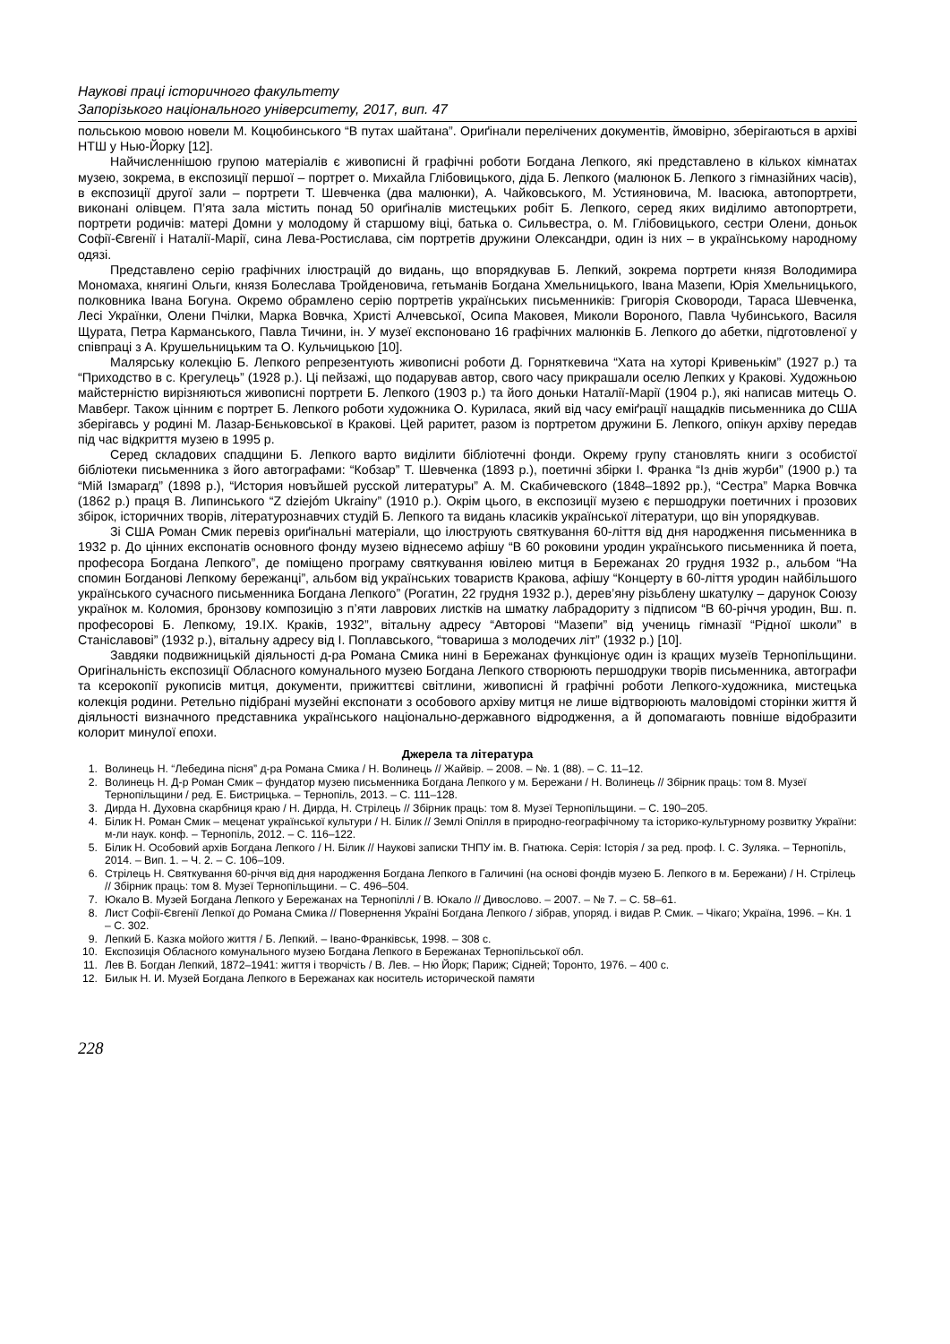Наукові праці історичного факультету
Запорізького національного університету, 2017, вип. 47
польською мовою новели М. Коцюбинського “В путах шайтана”. Ориґінали перелічених документів, ймовірно, зберігаються в архіві НТШ у Нью-Йорку [12].
Найчисленнішою групою матеріалів є живописні й графічні роботи Богдана Лепкого, які представлено в кількох кімнатах музею, зокрема, в експозиції першої – портрет о. Михайла Глібовицького, діда Б. Лепкого (малюнок Б. Лепкого з гімназійних часів), в експозиції другої зали – портрети Т. Шевченка (два малюнки), А. Чайковського, М. Устияновича, М. Івасюка, автопортрети, виконані олівцем. П’ята зала містить понад 50 ориґіналів мистецьких робіт Б. Лепкого, серед яких виділимо автопортрети, портрети родичів: матері Домни у молодому й старшому віці, батька о. Сильвестра, о. М. Глібовицького, сестри Олени, доньок Софії-Євгенії і Наталії-Марії, сина Лева-Ростислава, сім портретів дружини Олександри, один із них – в українському народному одязі.
Представлено серію графічних ілюстрацій до видань, що впорядкував Б. Лепкий, зокрема портрети князя Володимира Мономаха, княгині Ольги, князя Болеслава Тройденовича, гетьманів Богдана Хмельницького, Івана Мазепи, Юрія Хмельницького, полковника Івана Богуна. Окремо обрамлено серію портретів українських письменників: Григорія Сковороди, Тараса Шевченка, Лесі Українки, Олени Пчілки, Марка Вовчка, Христі Алчевської, Осипа Маковея, Миколи Вороного, Павла Чубинського, Василя Щурата, Петра Карманського, Павла Тичини, ін. У музеї експоновано 16 графічних малюнків Б. Лепкого до абетки, підготовленої у співпраці з А. Крушельницьким та О. Кульчицькою [10].
Малярську колекцію Б. Лепкого репрезентують живописні роботи Д. Горняткевича “Хата на хуторі Кривенькім” (1927 р.) та “Приходство в с. Крегулець” (1928 р.). Ці пейзажі, що подарував автор, свого часу прикрашали оселю Лепких у Кракові. Художньою майстерністю вирізняються живописні портрети Б. Лепкого (1903 р.) та його доньки Наталії-Марії (1904 р.), які написав митець О. Мавберг. Також цінним є портрет Б. Лепкого роботи художника О. Куриласа, який від часу еміґрації нащадків письменника до США зберігавсь у родині М. Лазар-Бєньковської в Кракові. Цей раритет, разом із портретом дружини Б. Лепкого, опікун архіву передав під час відкриття музею в 1995 р.
Серед складових спадщини Б. Лепкого варто виділити бібліотечні фонди. Окрему групу становлять книги з особистої бібліотеки письменника з його автографами: “Кобзар” Т. Шевченка (1893 р.), поетичні збірки І. Франка “Із днів журби” (1900 р.) та “Мій Ізмарагд” (1898 р.), “История новъйшей русской литературы” А. М. Скабичевского (1848–1892 рр.), “Сестра” Марка Вовчка (1862 р.) праця В. Липинського “Z dziejóm Ukrainy” (1910 р.). Окрім цього, в експозиції музею є першодруки поетичних і прозових збірок, історичних творів, літературознавчих студій Б. Лепкого та видань класиків української літератури, що він упорядкував.
Зі США Роман Смик перевіз ориґінальні матеріали, що ілюструють святкування 60-ліття від дня народження письменника в 1932 р. До цінних експонатів основного фонду музею віднесемо афішу “В 60 роковини уродин українського письменника й поета, професора Богдана Лепкого”, де поміщено програму святкування ювілею митця в Бережанах 20 грудня 1932 р., альбом “На спомин Богданові Лепкому бережанці”, альбом від українських товариств Кракова, афішу “Концерту в 60-ліття уродин найбільшого українського сучасного письменника Богдана Лепкого” (Рогатин, 22 грудня 1932 р.), дерев’яну різьблену шкатулку – дарунок Союзу українок м. Коломия, бронзову композицію з п’яти лаврових листків на шматку лабрадориту з підписом “В 60-річчя уродин, Вш. п. професорові Б. Лепкому, 19.IX. Краків, 1932”, вітальну адресу “Авторові “Мазепи” від учениць гімназії “Рідної школи” в Станіславові” (1932 р.), вітальну адресу від І. Поплавського, “товариша з молодечих літ” (1932 р.) [10].
Завдяки подвижницькій діяльності д-ра Романа Смика нині в Бережанах функціонує один із кращих музеїв Тернопільщини. Оригінальність експозиції Обласного комунального музею Богдана Лепкого створюють першодруки творів письменника, автографи та ксерокопії рукописів митця, документи, прижиттєві світлини, живописні й графічні роботи Лепкого-художника, мистецька колекція родини. Ретельно підібрані музейні експонати з особового архіву митця не лише відтворюють маловідомі сторінки життя й діяльності визначного представника українського національно-державного відродження, а й допомагають повніше відобразити колорит минулої епохи.
Джерела та література
1. Волинець Н. “Лебедина пісня” д-ра Романа Смика / Н. Волинець // Жайвір. – 2008. – №. 1 (88). – С. 11–12.
2. Волинець Н. Д-р Роман Смик – фундатор музею письменника Богдана Лепкого у м. Бережани / Н. Волинець // Збірник праць: том 8. Музеї Тернопільщини / ред. Е. Бистрицька. – Тернопіль, 2013. – С. 111–128.
3. Дирда Н. Духовна скарбниця краю / Н. Дирда, Н. Стрілець // Збірник праць: том 8. Музеї Тернопільщини. – С. 190–205.
4. Білик Н. Роман Смик – меценат української культури / Н. Білик // Землі Опілля в природно-географічному та історико-культурному розвитку України: м-ли наук. конф. – Тернопіль, 2012. – С. 116–122.
5. Білик Н. Особовий архів Богдана Лепкого / Н. Білик // Наукові записки ТНПУ ім. В. Гнатюка. Серія: Історія / за ред. проф. І. С. Зуляка. – Тернопіль, 2014. – Вип. 1. – Ч. 2. – С. 106–109.
6. Стрілець Н. Святкування 60-річчя від дня народження Богдана Лепкого в Галичині (на основі фондів музею Б. Лепкого в м. Бережани) / Н. Стрілець // Збірник праць: том 8. Музеї Тернопільщини. – С. 496–504.
7. Юкало В. Музей Богдана Лепкого у Бережанах на Тернопіллі / В. Юкало // Дивослово. – 2007. – № 7. – С. 58–61.
8. Лист Софії-Євгенії Лепкої до Романа Смика // Повернення Україні Богдана Лепкого / зібрав, упоряд. і видав Р. Смик. – Чікаго; Україна, 1996. – Кн. 1 – С. 302.
9. Лепкий Б. Казка мойого життя / Б. Лепкий. – Івано-Франківськ, 1998. – 308 с.
10. Експозиція Обласного комунального музею Богдана Лепкого в Бережанах Тернопільської обл.
11. Лев В. Богдан Лепкий, 1872–1941: життя і творчість / В. Лев. – Ню Йорк; Париж; Сідней; Торонто, 1976. – 400 с.
12. Билык Н. И. Музей Богдана Лепкого в Бережанах как носитель исторической памяти
228